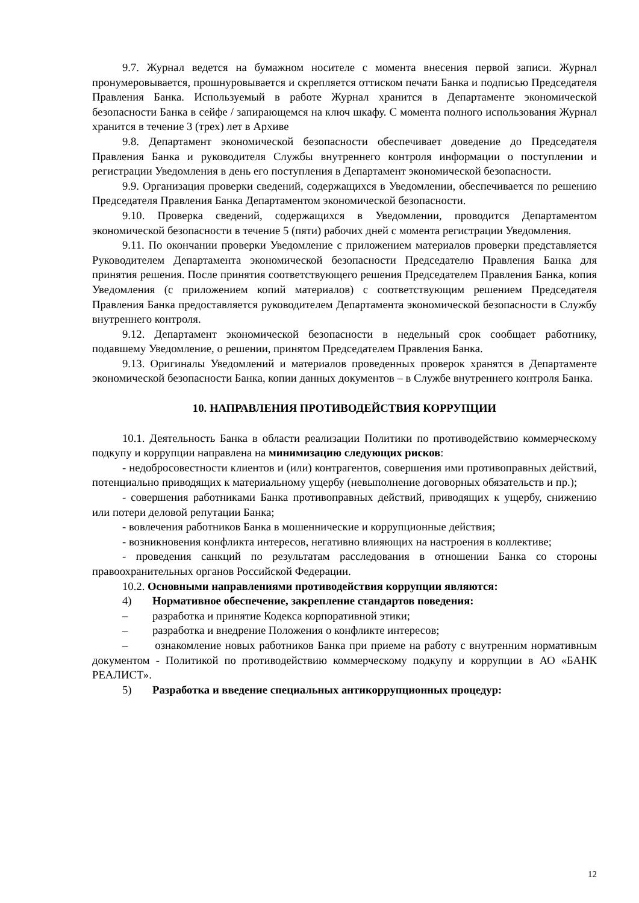9.7. Журнал ведется на бумажном носителе с момента внесения первой записи. Журнал пронумеровывается, прошнуровывается и скрепляется оттиском печати Банка и подписью Председателя Правления Банка. Используемый в работе Журнал хранится в Департаменте экономической безопасности Банка в сейфе / запирающемся на ключ шкафу. С момента полного использования Журнал хранится в течение 3 (трех) лет в Архиве
9.8. Департамент экономической безопасности обеспечивает доведение до Председателя Правления Банка и руководителя Службы внутреннего контроля информации о поступлении и регистрации Уведомления в день его поступления в Департамент экономической безопасности.
9.9. Организация проверки сведений, содержащихся в Уведомлении, обеспечивается по решению Председателя Правления Банка Департаментом экономической безопасности.
9.10. Проверка сведений, содержащихся в Уведомлении, проводится Департаментом экономической безопасности в течение 5 (пяти) рабочих дней с момента регистрации Уведомления.
9.11. По окончании проверки Уведомление с приложением материалов проверки представляется Руководителем Департамента экономической безопасности Председателю Правления Банка для принятия решения. После принятия соответствующего решения Председателем Правления Банка, копия Уведомления (с приложением копий материалов) с соответствующим решением Председателя Правления Банка предоставляется руководителем Департамента экономической безопасности в Службу внутреннего контроля.
9.12. Департамент экономической безопасности в недельный срок сообщает работнику, подавшему Уведомление, о решении, принятом Председателем Правления Банка.
9.13. Оригиналы Уведомлений и материалов проведенных проверок хранятся в Департаменте экономической безопасности Банка, копии данных документов – в Службе внутреннего контроля Банка.
10. НАПРАВЛЕНИЯ ПРОТИВОДЕЙСТВИЯ КОРРУПЦИИ
10.1. Деятельность Банка в области реализации Политики по противодействию коммерческому подкупу и коррупции направлена на минимизацию следующих рисков:
- недобросовестности клиентов и (или) контрагентов, совершения ими противоправных действий, потенциально приводящих к материальному ущербу (невыполнение договорных обязательств и пр.);
- совершения работниками Банка противоправных действий, приводящих к ущербу, снижению или потери деловой репутации Банка;
- вовлечения работников Банка в мошеннические и коррупционные действия;
- возникновения конфликта интересов, негативно влияющих на настроения в коллективе;
- проведения санкций по результатам расследования в отношении Банка со стороны правоохранительных органов Российской Федерации.
10.2. Основными направлениями противодействия коррупции являются:
4) Нормативное обеспечение, закрепление стандартов поведения:
– разработка и принятие Кодекса корпоративной этики;
– разработка и внедрение Положения о конфликте интересов;
– ознакомление новых работников Банка при приеме на работу с внутренним нормативным документом - Политикой по противодействию коммерческому подкупу и коррупции в АО «БАНК РЕАЛИСТ».
5) Разработка и введение специальных антикоррупционных процедур:
12